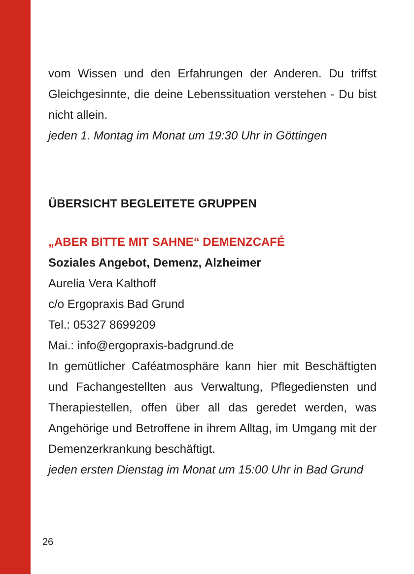vom Wissen und den Erfahrungen der Anderen. Du triffst Gleichgesinnte, die deine Lebenssituation verstehen - Du bist nicht allein.
jeden 1. Montag im Monat um 19:30 Uhr in Göttingen
ÜBERSICHT BEGLEITETE GRUPPEN
„ABER BITTE MIT SAHNE“ DEMENZCAFÉ
Soziales Angebot, Demenz, Alzheimer
Aurelia Vera Kalthoff
c/o Ergopraxis Bad Grund
Tel.: 05327 8699209
Mai.: info@ergopraxis-badgrund.de
In gemütlicher Caféatmosphäre kann hier mit Beschäftigten und Fachangestellten aus Verwaltung, Pflegediensten und Therapiestellen, offen über all das geredet werden, was Angehörige und Betroffene in ihrem Alltag, im Umgang mit der Demenzerkrankung beschäftigt.
jeden ersten Dienstag im Monat um 15:00 Uhr in Bad Grund
26